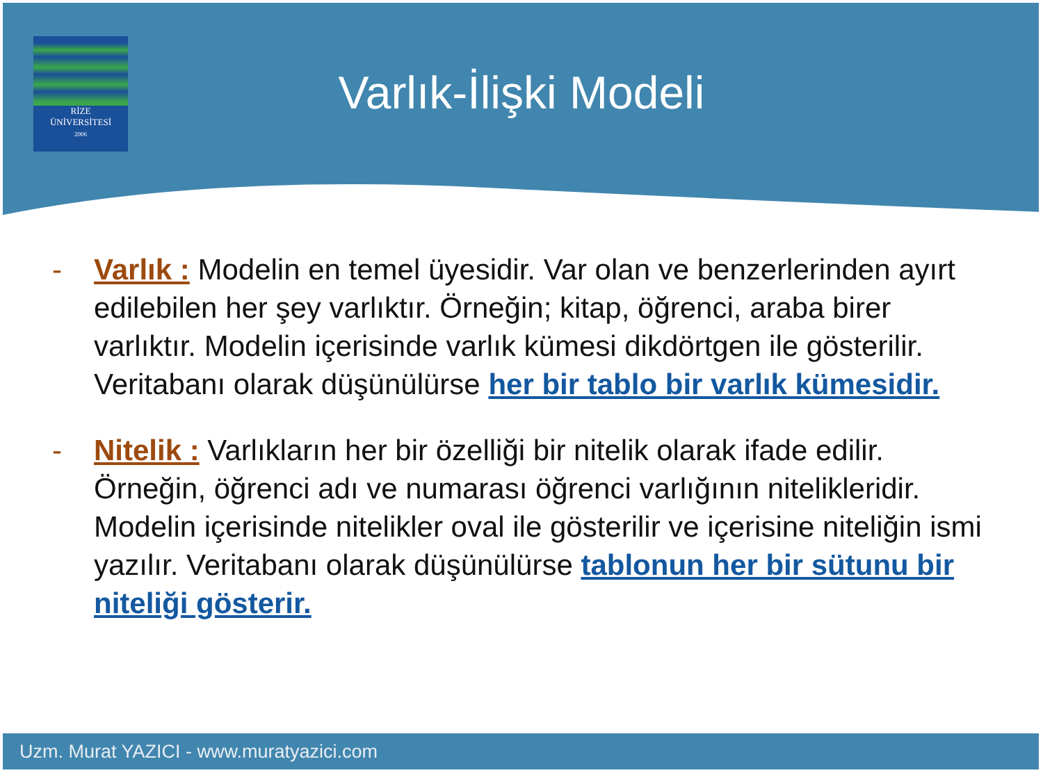RİZE
ÜNİVERSİTESİ
2006
Varlık-İlişki Modeli
- Varlık : Modelin en temel üyesidir. Var olan ve benzerlerinden ayırt edilebilen her şey varlıktır. Örneğin; kitap, öğrenci, araba birer varlıktır. Modelin içerisinde varlık kümesi dikdörtgen ile gösterilir. Veritabanı olarak düşünülürse her bir tablo bir varlık kümesidir.
- Nitelik : Varlıkların her bir özelliği bir nitelik olarak ifade edilir. Örneğin, öğrenci adı ve numarası öğrenci varlığının nitelikleridir. Modelin içerisinde nitelikler oval ile gösterilir ve içerisine niteliğin ismi yazılır. Veritabanı olarak düşünülürse tablonun her bir sütunu bir niteliği gösterir.
Uzm. Murat YAZICI - www.muratyazici.com